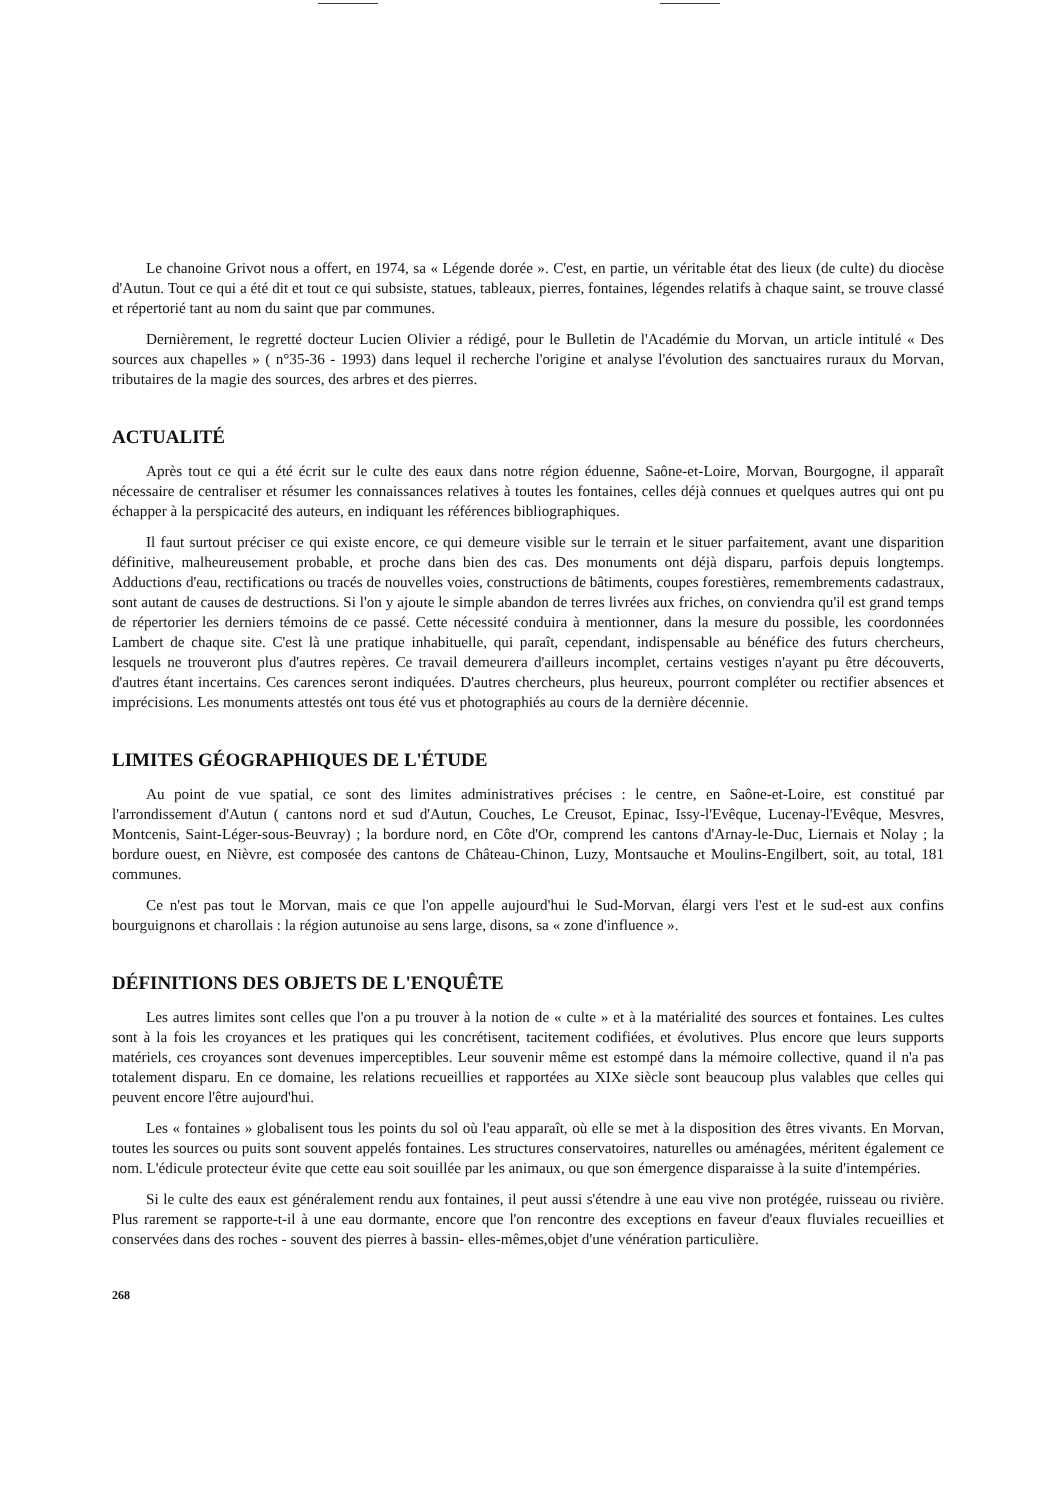Le chanoine Grivot nous a offert, en 1974, sa « Légende dorée ». C'est, en partie, un véritable état des lieux (de culte) du diocèse d'Autun. Tout ce qui a été dit et tout ce qui subsiste, statues, tableaux, pierres, fontaines, légendes relatifs à chaque saint, se trouve classé et répertorié tant au nom du saint que par communes.
Dernièrement, le regretté docteur Lucien Olivier a rédigé, pour le Bulletin de l'Académie du Morvan, un article intitulé « Des sources aux chapelles » ( n°35-36 - 1993) dans lequel il recherche l'origine et analyse l'évolution des sanctuaires ruraux du Morvan, tributaires de la magie des sources, des arbres et des pierres.
ACTUALITÉ
Après tout ce qui a été écrit sur le culte des eaux dans notre région éduenne, Saône-et-Loire, Morvan, Bourgogne, il apparaît nécessaire de centraliser et résumer les connaissances relatives à toutes les fontaines, celles déjà connues et quelques autres qui ont pu échapper à la perspicacité des auteurs, en indiquant les références bibliographiques.
Il faut surtout préciser ce qui existe encore, ce qui demeure visible sur le terrain et le situer parfaitement, avant une disparition définitive, malheureusement probable, et proche dans bien des cas. Des monuments ont déjà disparu, parfois depuis longtemps. Adductions d'eau, rectifications ou tracés de nouvelles voies, constructions de bâtiments, coupes forestières, remembrements cadastraux, sont autant de causes de destructions. Si l'on y ajoute le simple abandon de terres livrées aux friches, on conviendra qu'il est grand temps de répertorier les derniers témoins de ce passé. Cette nécessité conduira à mentionner, dans la mesure du possible, les coordonnées Lambert de chaque site. C'est là une pratique inhabituelle, qui paraît, cependant, indispensable au bénéfice des futurs chercheurs, lesquels ne trouveront plus d'autres repères. Ce travail demeurera d'ailleurs incomplet, certains vestiges n'ayant pu être découverts, d'autres étant incertains. Ces carences seront indiquées. D'autres chercheurs, plus heureux, pourront compléter ou rectifier absences et imprécisions. Les monuments attestés ont tous été vus et photographiés au cours de la dernière décennie.
LIMITES GÉOGRAPHIQUES DE L'ÉTUDE
Au point de vue spatial, ce sont des limites administratives précises : le centre, en Saône-et-Loire, est constitué par l'arrondissement d'Autun ( cantons nord et sud d'Autun, Couches, Le Creusot, Epinac, Issy-l'Evêque, Lucenay-l'Evêque, Mesvres, Montcenis, Saint-Léger-sous-Beuvray) ; la bordure nord, en Côte d'Or, comprend les cantons d'Arnay-le-Duc, Liernais et Nolay ; la bordure ouest, en Nièvre, est composée des cantons de Château-Chinon, Luzy, Montsauche et Moulins-Engilbert, soit, au total, 181 communes.
Ce n'est pas tout le Morvan, mais ce que l'on appelle aujourd'hui le Sud-Morvan, élargi vers l'est et le sud-est aux confins bourguignons et charollais : la région autunoise au sens large, disons, sa « zone d'influence ».
DÉFINITIONS DES OBJETS DE L'ENQUÊTE
Les autres limites sont celles que l'on a pu trouver à la notion de « culte » et à la matérialité des sources et fontaines. Les cultes sont à la fois les croyances et les pratiques qui les concrétisent, tacitement codifiées, et évolutives. Plus encore que leurs supports matériels, ces croyances sont devenues imperceptibles. Leur souvenir même est estompé dans la mémoire collective, quand il n'a pas totalement disparu. En ce domaine, les relations recueillies et rapportées au XIXe siècle sont beaucoup plus valables que celles qui peuvent encore l'être aujourd'hui.
Les « fontaines » globalisent tous les points du sol où l'eau apparaît, où elle se met à la disposition des êtres vivants. En Morvan, toutes les sources ou puits sont souvent appelés fontaines. Les structures conservatoires, naturelles ou aménagées, méritent également ce nom. L'édicule protecteur évite que cette eau soit souillée par les animaux, ou que son émergence disparaisse à la suite d'intempéries.
Si le culte des eaux est généralement rendu aux fontaines, il peut aussi s'étendre à une eau vive non protégée, ruisseau ou rivière. Plus rarement se rapporte-t-il à une eau dormante, encore que l'on rencontre des exceptions en faveur d'eaux fluviales recueillies et conservées dans des roches - souvent des pierres à bassin- elles-mêmes,objet d'une vénération particulière.
268